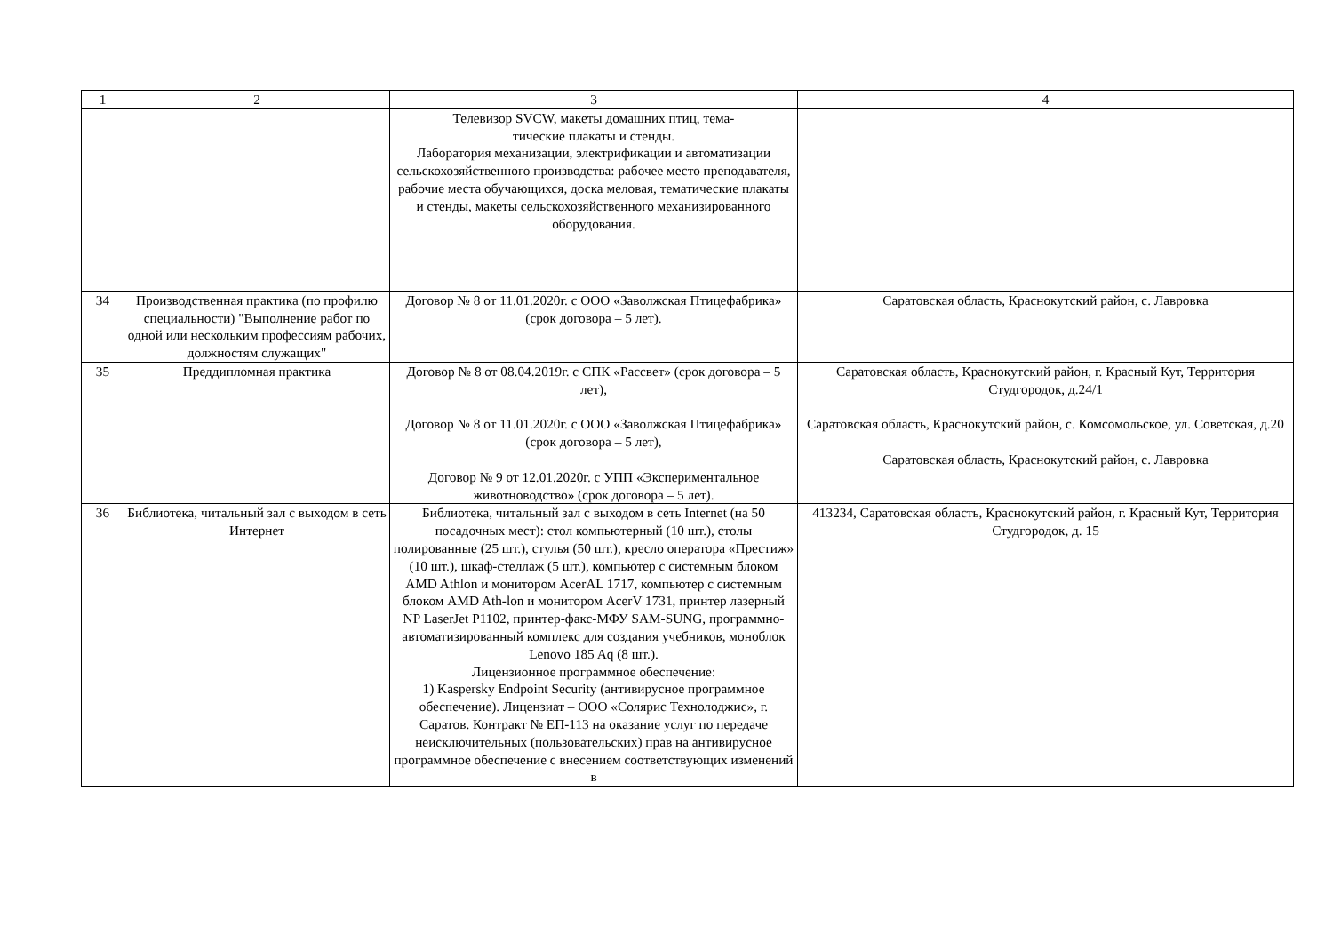| 1 | 2 | 3 | 4 |
| | | Телевизор SVCW, макеты домашних птиц, тема- тические плакаты и стенды. Лаборатория механизации, электрификации и автоматизации сельскохозяйственного производства: рабочее место преподавателя, рабочие места обучающихся, доска меловая, тематические плакаты и стенды, макеты сельскохозяйственного механизированного оборудования. | |
| 34 | Производственная практика (по профилю специальности) "Выполнение работ по одной или нескольким профессиям рабочих, должностям служащих" | Договор № 8 от 11.01.2020г. с ООО «Заволжская Птицефабрика» (срок договора – 5 лет). | Саратовская область, Краснокутский район, с. Лавровка |
| 35 | Преддипломная практика | Договор № 8 от 08.04.2019г. с СПК «Рассвет» (срок договора – 5 лет), Договор № 8 от 11.01.2020г. с ООО «Заволжская Птицефабрика» (срок договора – 5 лет), Договор № 9 от 12.01.2020г. с УПП «Экспериментальное животноводство» (срок договора – 5 лет). | Саратовская область, Краснокутский район, г. Красный Кут, Территория Студгородок, д.24/1 Саратовская область, Краснокутский район, с. Комсомольское, ул. Советская, д.20 Саратовская область, Краснокутский район, с. Лавровка |
| 36 | Библиотека, читальный зал с выходом в сеть Интернет | Библиотека, читальный зал с выходом в сеть Internet (на 50 посадочных мест): стол компьютерный (10 шт.), столы полированные (25 шт.), стулья (50 шт.), кресло оператора «Престиж» (10 шт.), шкаф-стеллаж (5 шт.), компьютер с системным блоком AMD Athlon и монитором AcerAL 1717, компьютер с системным блоком AMD Ath-lon и монитором AcerV 1731, принтер лазерный NP LaserJet P1102, принтер-факс-МФУ SAM-SUNG, программно-автоматизированный комплекс для создания учебников, моноблок Lenovo 185 Aq (8 шт.). Лицензионное программное обеспечение: 1) Kaspersky Endpoint Security (антивирусное программное обеспечение). Лицензиат – ООО «Солярис Технолоджис», г. Саратов. Контракт № ЕП-113 на оказание услуг по передаче неисключительных (пользовательских) прав на антивирусное программное обеспечение с внесением соответствующих изменений в | 413234, Саратовская область, Краснокутский район, г. Красный Кут, Территория Студгородок, д. 15 |